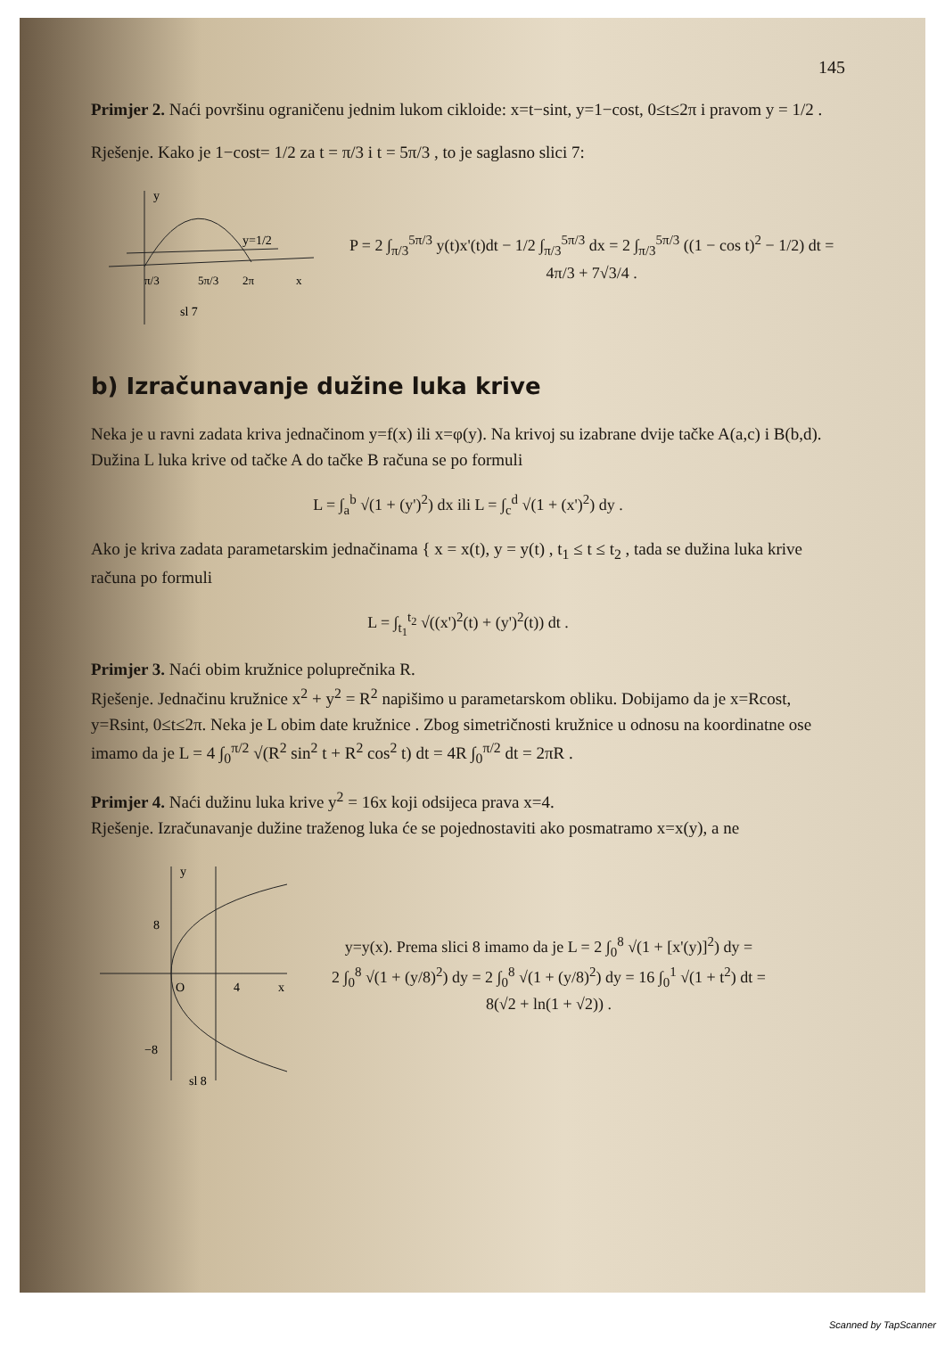145
Primjer 2. Naći površinu ograničenu jednim lukom cikloide: x=t−sint, y=1−cost, 0≤t≤2π i pravom y = 1/2 .
Rješenje. Kako je 1−cost= 1/2 za t = π/3 i t = 5π/3 , to je saglasno slici 7:
y
y=1/2
π/3
5π/3
2π
x
sl 7
P = 2 ∫<sub>π/3</sub><sup>5π/3</sup> y(t)x'(t)dt − 1/2 ∫<sub>π/3</sub><sup>5π/3</sup> dx = 2 ∫<sub>π/3</sub><sup>5π/3</sup> ((1 − cos t)<sup>2</sup> − 1/2) dt =
4π/3 + 7√3/4 .
b) Izračunavanje dužine luka krive
Neka je u ravni zadata kriva jednačinom y=f(x) ili x=φ(y). Na krivoj su izabrane dvije tačke A(a,c) i B(b,d). Dužina L luka krive od tačke A do tačke B računa se po formuli
L = ∫<sub>a</sub><sup>b</sup> √(1 + (y')<sup>2</sup>) dx ili L = ∫<sub>c</sub><sup>d</sup> √(1 + (x')<sup>2</sup>) dy .
Ako je kriva zadata parametarskim jednačinama { x = x(t), y = y(t) , t<sub>1</sub> ≤ t ≤ t<sub>2</sub> , tada se dužina luka krive računa po formuli
L = ∫<sub>t<sub>1</sub></sub><sup>t<sub>2</sub></sup> √((x')<sup>2</sup>(t) + (y')<sup>2</sup>(t)) dt .
Primjer 3. Naći obim kružnice poluprečnika R.
Rješenje. Jednačinu kružnice x<sup>2</sup> + y<sup>2</sup> = R<sup>2</sup> napišimo u parametarskom obliku. Dobijamo da je x=Rcost, y=Rsint, 0≤t≤2π. Neka je L obim date kružnice . Zbog simetričnosti kružnice u odnosu na koordinatne ose imamo da je L = 4 ∫<sub>0</sub><sup>π/2</sup> √(R<sup>2</sup> sin<sup>2</sup> t + R<sup>2</sup> cos<sup>2</sup> t) dt = 4R ∫<sub>0</sub><sup>π/2</sup> dt = 2πR .
Primjer 4. Naći dužinu luka krive y<sup>2</sup> = 16x koji odsijeca prava x=4.
Rješenje. Izračunavanje dužine traženog luka će se pojednostaviti ako posmatramo x=x(y), a ne
y
8
O
4
x
−8
sl 8
y=y(x). Prema slici 8 imamo da je L = 2 ∫<sub>0</sub><sup>8</sup> √(1 + [x'(y)]<sup>2</sup>) dy =
2 ∫<sub>0</sub><sup>8</sup> √(1 + (y/8)<sup>2</sup>) dy = 2 ∫<sub>0</sub><sup>8</sup> √(1 + (y/8)<sup>2</sup>) dy = 16 ∫<sub>0</sub><sup>1</sup> √(1 + t<sup>2</sup>) dt =
8(√2 + ln(1 + √2)) .
Scanned by TapScanner